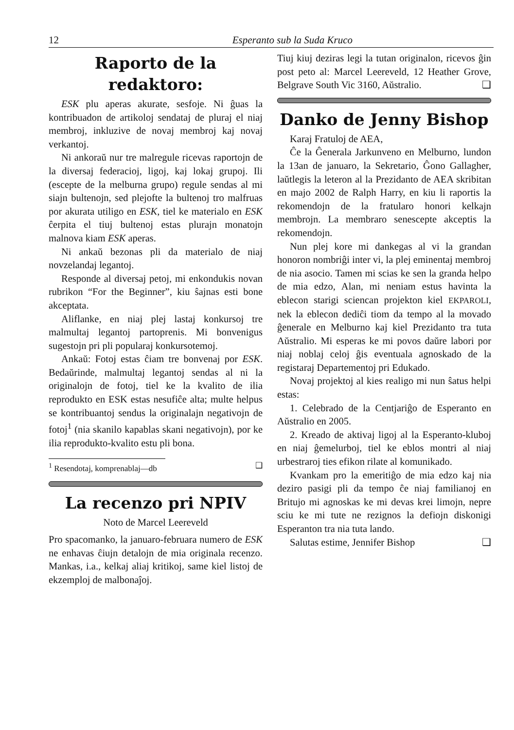12 Esperanto sub la Suda Kruco
Raporto de la redaktoro:
ESK plu aperas akurate, sesfoje. Ni ĝuas la kontribuadon de artikoloj sendataj de pluraj el niaj membroj, inkluzive de novaj membroj kaj novaj verkantoj.
Ni ankoraŭ nur tre malregule ricevas raportojn de la diversaj federacioj, ligoj, kaj lokaj grupoj. Ili (escepte de la melburna grupo) regule sendas al mi siajn bultenojn, sed plejofte la bultenoj tro malfruas por akurata utiligo en ESK, tiel ke materialo en ESK ĉerpita el tiuj bultenoj estas plurajn monatojn malnova kiam ESK aperas.
Ni ankaŭ bezonas pli da materialo de niaj novzelandaj legantoj.
Responde al diversaj petoj, mi enkondukis novan rubrikon “For the Beginner”, kiu ŝajnas esti bone akceptata.
Aliflanke, en niaj plej lastaj konkursoj tre malmultaj legantoj partoprenis. Mi bonvenigus sugestojn pri pli popularaj konkursotemoj.
Ankaŭ: Fotoj estas ĉiam tre bonvenaj por ESK. Bedaŭrinde, malmultaj legantoj sendas al ni la originalojn de fotoj, tiel ke la kvalito de ilia reprodukto en ESK estas nesufiĉe alta; multe helpus se kontribuantoj sendus la originalajn negativojn de fotoj<sup>1</sup> (nia skanilo kapablas skani negativojn), por ke ilia reprodukto-kvalito estu pli bona.
<sup>1</sup> Resendotaj, komprenablaj—db ❑
La recenzo pri NPIV
Noto de Marcel Leereveld
Pro spacomanko, la januaro-februara numero de ESK ne enhavas ĉiujn detalojn de mia originala recenzo. Mankas, i.a., kelkaj aliaj kritikoj, same kiel listoj de ekzemploj de malbonaĵoj.
Tiuj kiuj deziras legi la tutan originalon, ricevos ĝin post peto al: Marcel Leereveld, 12 Heather Grove, Belgrave South Vic 3160, Aŭstralio. ❑
Danko de Jenny Bishop
Karaj Fratuloj de AEA,
Ĉe la Ĝenerala Jarkunveno en Melburno, lundon la 13an de januaro, la Sekretario, Ĝono Gallagher, laŭtlegis la leteron al la Prezidanto de AEA skribitan en majo 2002 de Ralph Harry, en kiu li raportis la rekomendojn de la fratularo honori kelkajn membrojn. La membraro senescepte akceptis la rekomendojn.
Nun plej kore mi dankegas al vi la grandan honoron nombriĝi inter vi, la plej eminentaj membroj de nia asocio. Tamen mi scias ke sen la granda helpo de mia edzo, Alan, mi neniam estus havinta la eblecon starigi sciencan projekton kiel EKPAROLI, nek la eblecon dediĉi tiom da tempo al la movado ĝenerale en Melburno kaj kiel Prezidanto tra tuta Aŭstralio. Mi esperas ke mi povos daŭre labori por niaj noblaj celoj ĝis eventuala agnoskado de la registaraj Departementoj pri Edukado.
Novaj projektoj al kies realigo mi nun ŝatus helpi estas:
1. Celebrado de la Centjariĝo de Esperanto en Aŭstralio en 2005.
2. Kreado de aktivaj ligoj al la Esperanto-kluboj en niaj ĝemelurboj, tiel ke eblos montri al niaj urbestraroj ties efikon rilate al komunikado.
Kvankam pro la emeritiĝo de mia edzo kaj nia deziro pasigi pli da tempo ĉe niaj familianoj en Britujo mi agnoskas ke mi devas krei limojn, nepre sciu ke mi tute ne rezignos la defiojn diskonigi Esperanton tra nia tuta lando.
Salutas estime, Jennifer Bishop ❑